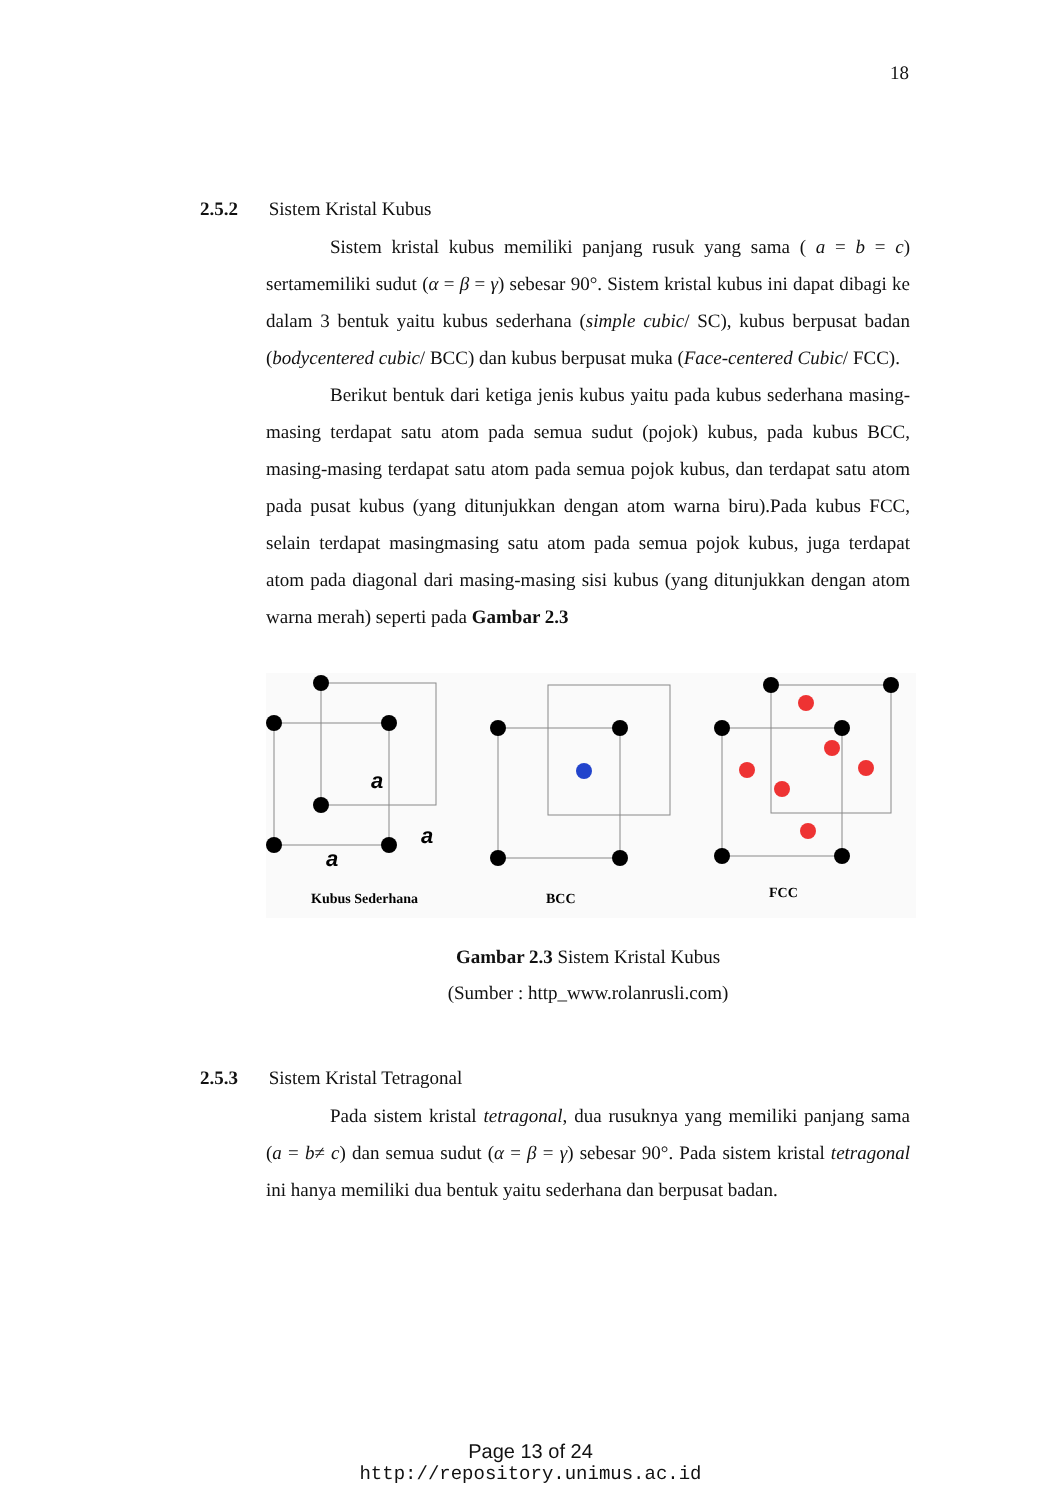18
2.5.2 Sistem Kristal Kubus
Sistem kristal kubus memiliki panjang rusuk yang sama ( a = b = c) sertamemiliki sudut (α = β = γ) sebesar 90°. Sistem kristal kubus ini dapat dibagi ke dalam 3 bentuk yaitu kubus sederhana (simple cubic/ SC), kubus berpusat badan (bodycentered cubic/ BCC) dan kubus berpusat muka (Face-centered Cubic/ FCC).
Berikut bentuk dari ketiga jenis kubus yaitu pada kubus sederhana masing-masing terdapat satu atom pada semua sudut (pojok) kubus, pada kubus BCC, masing-masing terdapat satu atom pada semua pojok kubus, dan terdapat satu atom pada pusat kubus (yang ditunjukkan dengan atom warna biru).Pada kubus FCC, selain terdapat masingmasing satu atom pada semua pojok kubus, juga terdapat atom pada diagonal dari masing-masing sisi kubus (yang ditunjukkan dengan atom warna merah) seperti pada Gambar 2.3
a
a
a
Kubus Sederhana
BCC
FCC
Gambar 2.3 Sistem Kristal Kubus
(Sumber : http_www.rolanrusli.com)
2.5.3 Sistem Kristal Tetragonal
Pada sistem kristal tetragonal, dua rusuknya yang memiliki panjang sama (a = b≠ c) dan semua sudut (α = β = γ) sebesar 90°. Pada sistem kristal tetragonal ini hanya memiliki dua bentuk yaitu sederhana dan berpusat badan.
Page 13 of 24
http://repository.unimus.ac.id